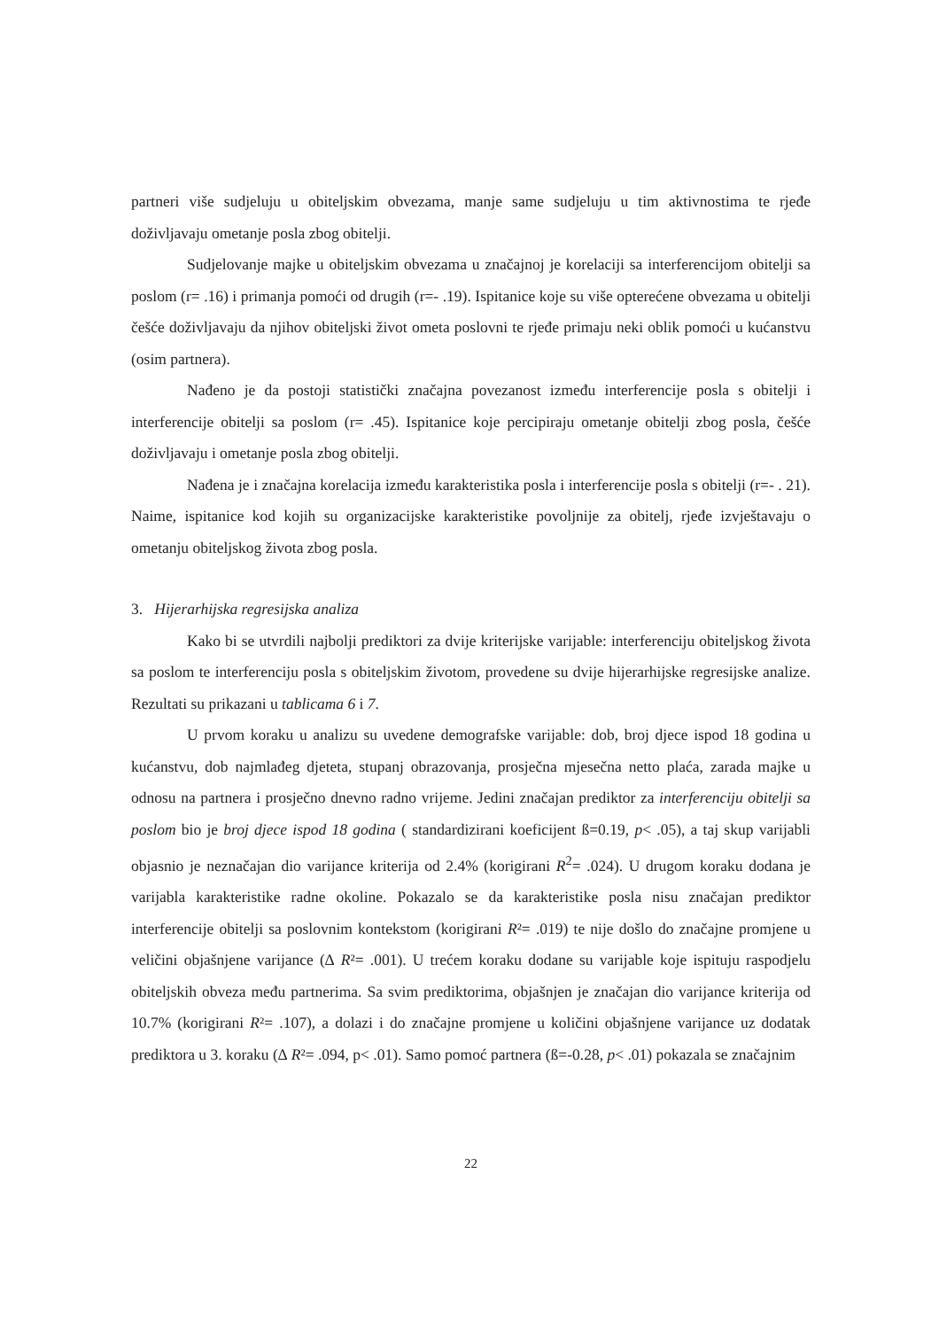partneri više sudjeluju u obiteljskim obvezama, manje same sudjeluju u tim aktivnostima te rjeđe doživljavaju ometanje posla zbog obitelji.
Sudjelovanje majke u obiteljskim obvezama u značajnoj je korelaciji sa interferencijom obitelji sa poslom (r= .16) i primanja pomoći od drugih (r=- .19). Ispitanice koje su više opterećene obvezama u obitelji češće doživljavaju da njihov obiteljski život ometa poslovni te rjeđe primaju neki oblik pomoći u kućanstvu (osim partnera).
Nađeno je da postoji statistički značajna povezanost između interferencije posla s obitelji i interferencije obitelji sa poslom (r= .45). Ispitanice koje percipiraju ometanje obitelji zbog posla, češće doživljavaju i ometanje posla zbog obitelji.
Nađena je i značajna korelacija između karakteristika posla i interferencije posla s obitelji (r=- . 21). Naime, ispitanice kod kojih su organizacijske karakteristike povoljnije za obitelj, rjeđe izvještavaju o ometanju obiteljskog života zbog posla.
3. Hijerarhijska regresijska analiza
Kako bi se utvrdili najbolji prediktori za dvije kriterijske varijable: interferenciju obiteljskog života sa poslom te interferenciju posla s obiteljskim životom, provedene su dvije hijerarhijske regresijske analize. Rezultati su prikazani u tablicama 6 i 7.
U prvom koraku u analizu su uvedene demografske varijable: dob, broj djece ispod 18 godina u kućanstvu, dob najmlađeg djeteta, stupanj obrazovanja, prosječna mjesečna netto plaća, zarada majke u odnosu na partnera i prosječno dnevno radno vrijeme. Jedini značajan prediktor za interferenciju obitelji sa poslom bio je broj djece ispod 18 godina ( standardizirani koeficijent ß=0.19, p< .05), a taj skup varijabli objasnio je neznačajan dio varijance kriterija od 2.4% (korigirani R<sup>2</sup>= .024). U drugom koraku dodana je varijabla karakteristike radne okoline. Pokazalo se da karakteristike posla nisu značajan prediktor interferencije obitelji sa poslovnim kontekstom (korigirani R²= .019) te nije došlo do značajne promjene u veličini objašnjene varijance (∆ R²= .001). U trećem koraku dodane su varijable koje ispituju raspodjelu obiteljskih obveza među partnerima. Sa svim prediktorima, objašnjen je značajan dio varijance kriterija od 10.7% (korigirani R²= .107), a dolazi i do značajne promjene u količini objašnjene varijance uz dodatak prediktora u 3. koraku (∆ R²= .094, p< .01). Samo pomoć partnera (ß=-0.28, p< .01) pokazala se značajnim
22